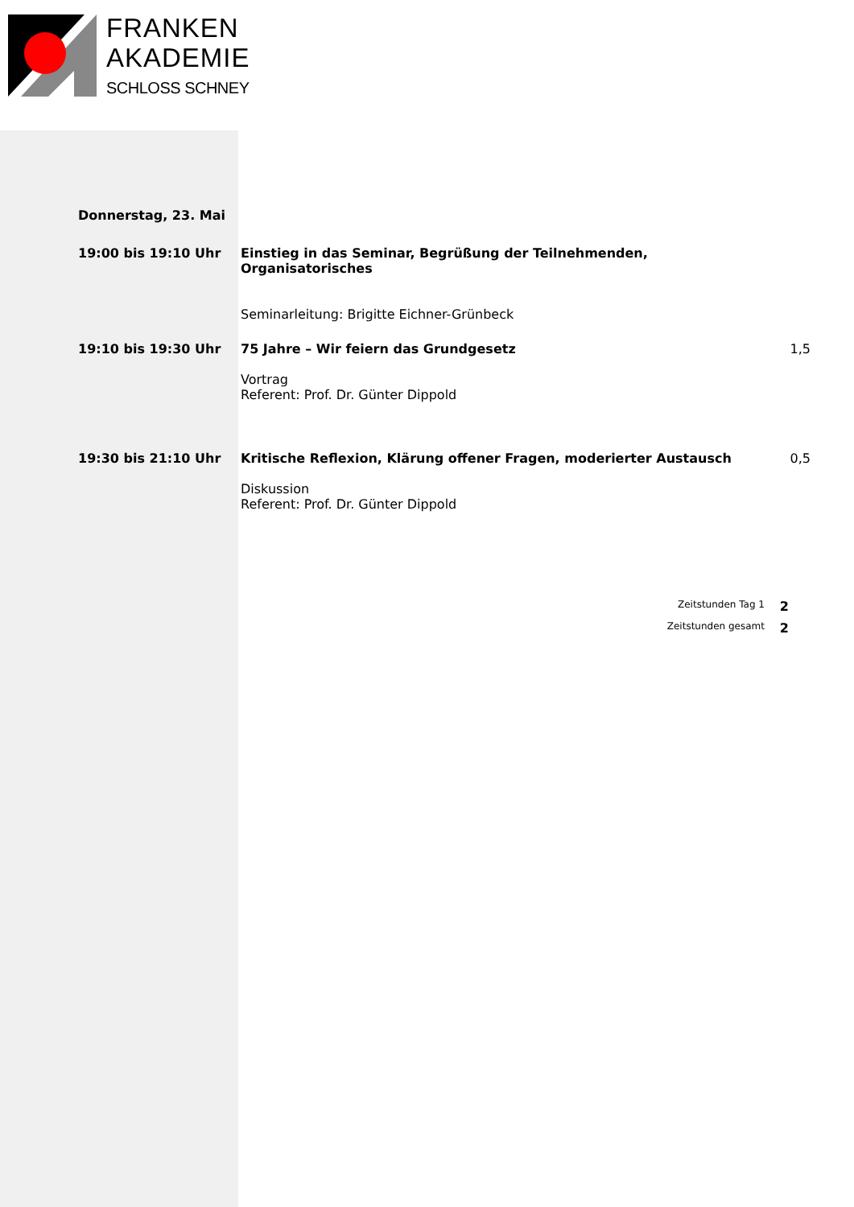FRANKEN
AKADEMIE
SCHLOSS SCHNEY
Donnerstag, 23. Mai
19:00 bis 19:10 Uhr Einstieg in das Seminar, Begrüßung der Teilnehmenden, Organisatorisches
Seminarleitung: Brigitte Eichner-Grünbeck
19:10 bis 19:30 Uhr 75 Jahre – Wir feiern das Grundgesetz
Vortrag
Referent: Prof. Dr. Günter Dippold
1,5
19:30 bis 21:10 Uhr Kritische Reflexion, Klärung offener Fragen, moderierter Austausch
Diskussion
Referent: Prof. Dr. Günter Dippold
0,5
Zeitstunden Tag 1 2
Zeitstunden gesamt 2